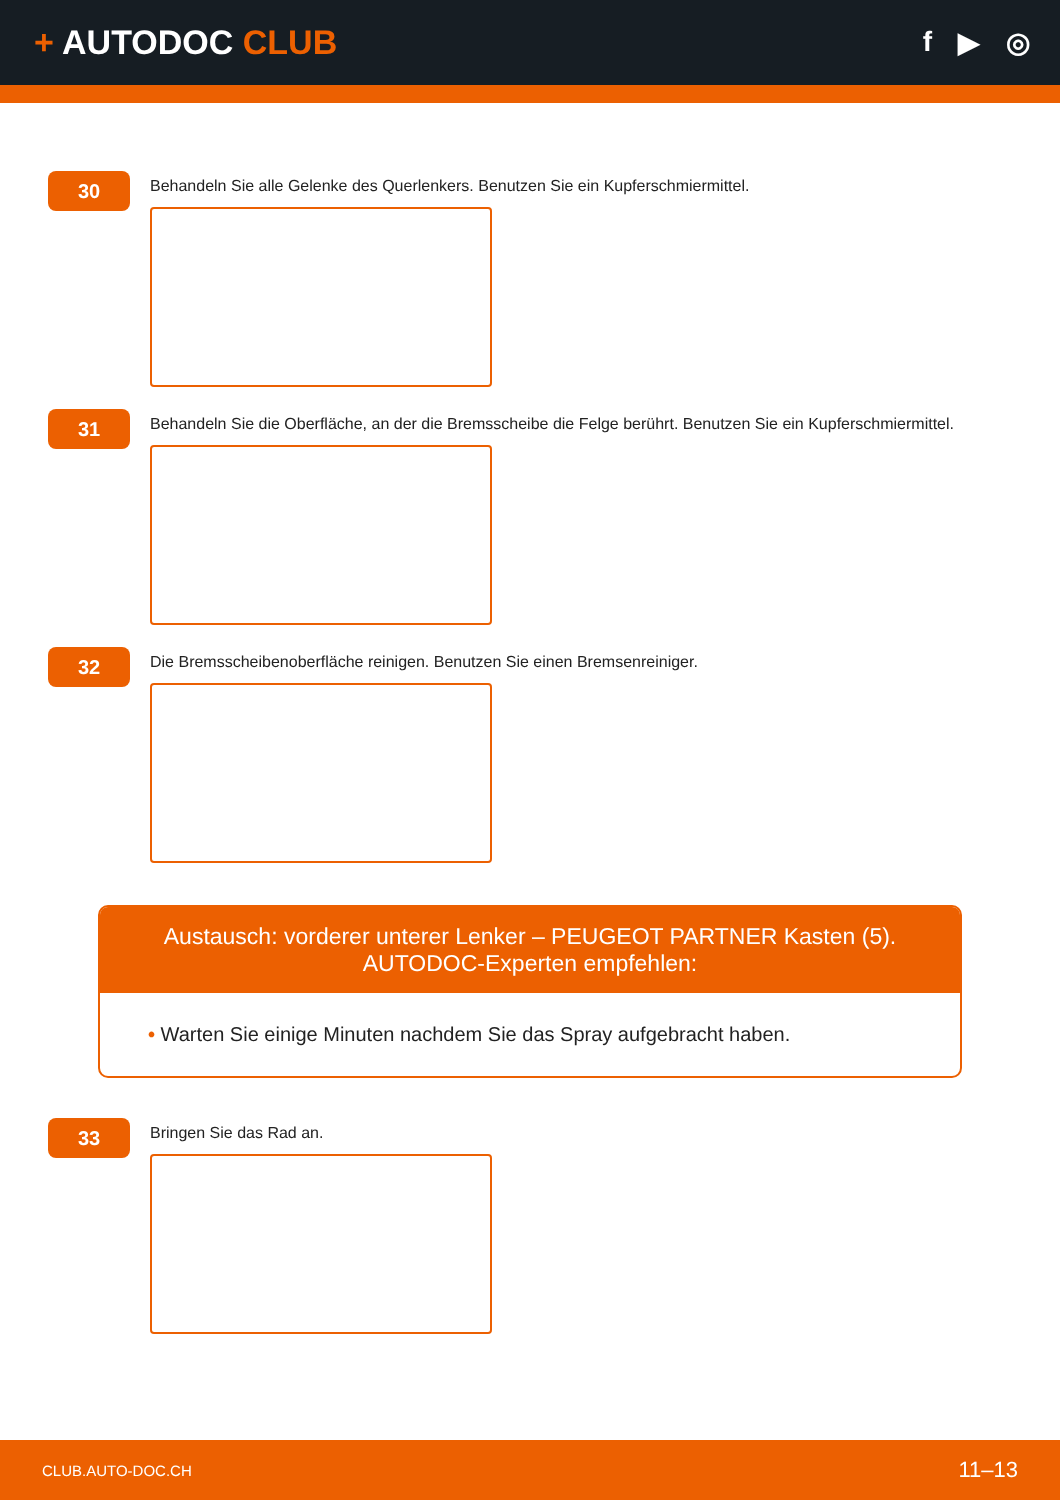+ AUTODOC CLUB
f ▶ ◎
30
Behandeln Sie alle Gelenke des Querlenkers. Benutzen Sie ein Kupferschmiermittel.
31
Behandeln Sie die Oberfläche, an der die Bremsscheibe die Felge berührt. Benutzen Sie ein Kupferschmiermittel.
32
Die Bremsscheibenoberfläche reinigen. Benutzen Sie einen Bremsenreiniger.
Austausch: vorderer unterer Lenker – PEUGEOT PARTNER Kasten (5).
AUTODOC-Experten empfehlen:
• Warten Sie einige Minuten nachdem Sie das Spray aufgebracht haben.
33
Bringen Sie das Rad an.
CLUB.AUTO-DOC.CH 11–13